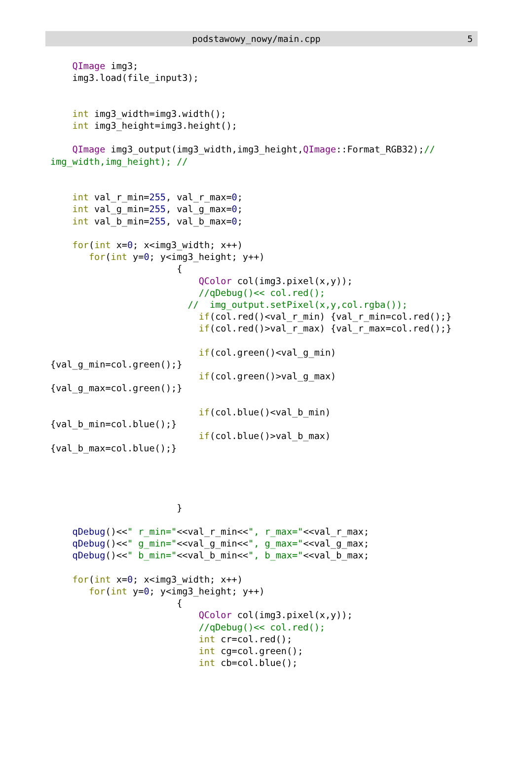podstawowy_nowy/main.cpp 5
    QImage img3;
    img3.load(file_input3);


    int img3_width=img3.width();
    int img3_height=img3.height();

    QImage img3_output(img3_width,img3_height,QImage::Format_RGB32);//
img_width,img_height); //


    int val_r_min=255, val_r_max=0;
    int val_g_min=255, val_g_max=0;
    int val_b_min=255, val_b_max=0;

    for(int x=0; x<img3_width; x++)
       for(int y=0; y<img3_height; y++)
                       {
                           QColor col(img3.pixel(x,y));
                           //qDebug()<< col.red();
                         //  img_output.setPixel(x,y,col.rgba());
                           if(col.red()<val_r_min) {val_r_min=col.red();}
                           if(col.red()>val_r_max) {val_r_max=col.red();}

                           if(col.green()<val_g_min)
{val_g_min=col.green();}
                           if(col.green()>val_g_max)
{val_g_max=col.green();}

                           if(col.blue()<val_b_min)
{val_b_min=col.blue();}
                           if(col.blue()>val_b_max)
{val_b_max=col.blue();}




                       }

    qDebug()<<" r_min="<<val_r_min<<", r_max="<<val_r_max;
    qDebug()<<" g_min="<<val_g_min<<", g_max="<<val_g_max;
    qDebug()<<" b_min="<<val_b_min<<", b_max="<<val_b_max;

    for(int x=0; x<img3_width; x++)
       for(int y=0; y<img3_height; y++)
                       {
                           QColor col(img3.pixel(x,y));
                           //qDebug()<< col.red();
                           int cr=col.red();
                           int cg=col.green();
                           int cb=col.blue();